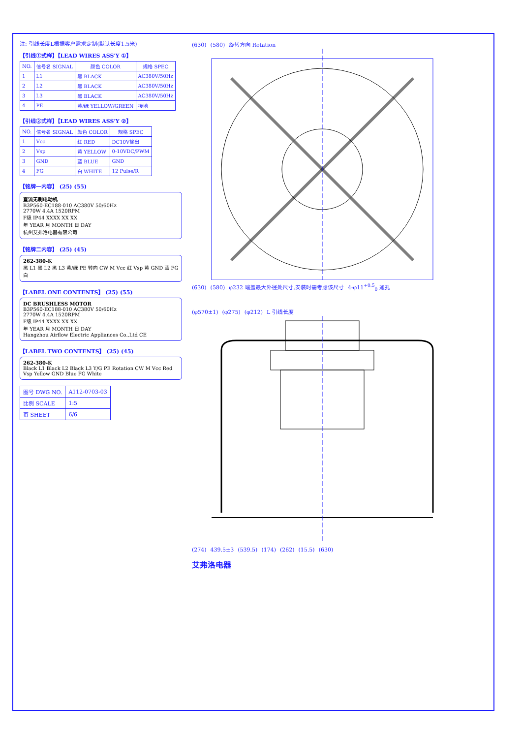注: 引线长度L根据客户需求定制(默认长度1.5米)
【引线①式样】【LEAD WIRES ASS'Y ①】
| NO. | 信号名 SIGNAL | 颜色 COLOR | 规格 SPEC |
| --- | --- | --- | --- |
| 1 | L1 | 黑 BLACK | AC380V/50Hz |
| 2 | L2 | 黑 BLACK | AC380V/50Hz |
| 3 | L3 | 黑 BLACK | AC380V/50Hz |
| 4 | PE | 黄/绿 YELLOW/GREEN | 接地 |
【引线②式样】【LEAD WIRES ASS'Y ②】
| NO. | 信号名 SIGNAL | 颜色 COLOR | 规格 SPEC |
| --- | --- | --- | --- |
| 1 | Vcc | 红 RED | DC10V输出 |
| 2 | Vsp | 黄 YELLOW | 0-10VDC/PWM |
| 3 | GND | 蓝 BLUE | GND |
| 4 | FG | 白 WHITE | 12 Pulse/R |
【铭牌一内容】 (25) (55)
直流无刷电动机
B3P560-EC188-010 AC380V 50/60Hz
2770W 4.4A 1520RPM
F级 IP44 XXXX XX XX
年 YEAR 月 MONTH 日 DAY
杭州艾弗洛电器有限公司
【铭牌二内容】 (25) (45)
262-380-K
黑 L1 黑 L2 黑 L3 黄/绿 PE 转向 CW M Vcc 红 Vsp 黄 GND 蓝 FG 白
【LABEL ONE CONTENTS】 (25) (55)
DC BRUSHLESS MOTOR
B3P560-EC188-010 AC380V 50/60Hz
2770W 4.4A 1520RPM
F级 IP44 XXXX XX XX
年 YEAR 月 MONTH 日 DAY
Hangzhou Airflow Electric Appliances Co.,Ltd CE
【LABEL TWO CONTENTS】 (25) (45)
262-380-K
Black L1 Black L2 Black L3 Y/G PE Rotation CW M Vcc Red Vsp Yellow GND Blue FG White
| 图号 DWG NO. | A112-0703-03 |
| 比例 SCALE | 1:5 |
| 页 SHEET | 6/6 |
(630) (580) 旋转方向 Rotation
(630) (580) φ232 端盖最大外径处尺寸,安装时需考虑该尺寸 4-φ11<sup>+0.5</sup><sub>0</sub> 通孔
(φ570±1) (φ275) (φ212) L 引线长度
(274) 439.5±3 (539.5) (174) (262) (15.5) (630)
艾弗洛电器